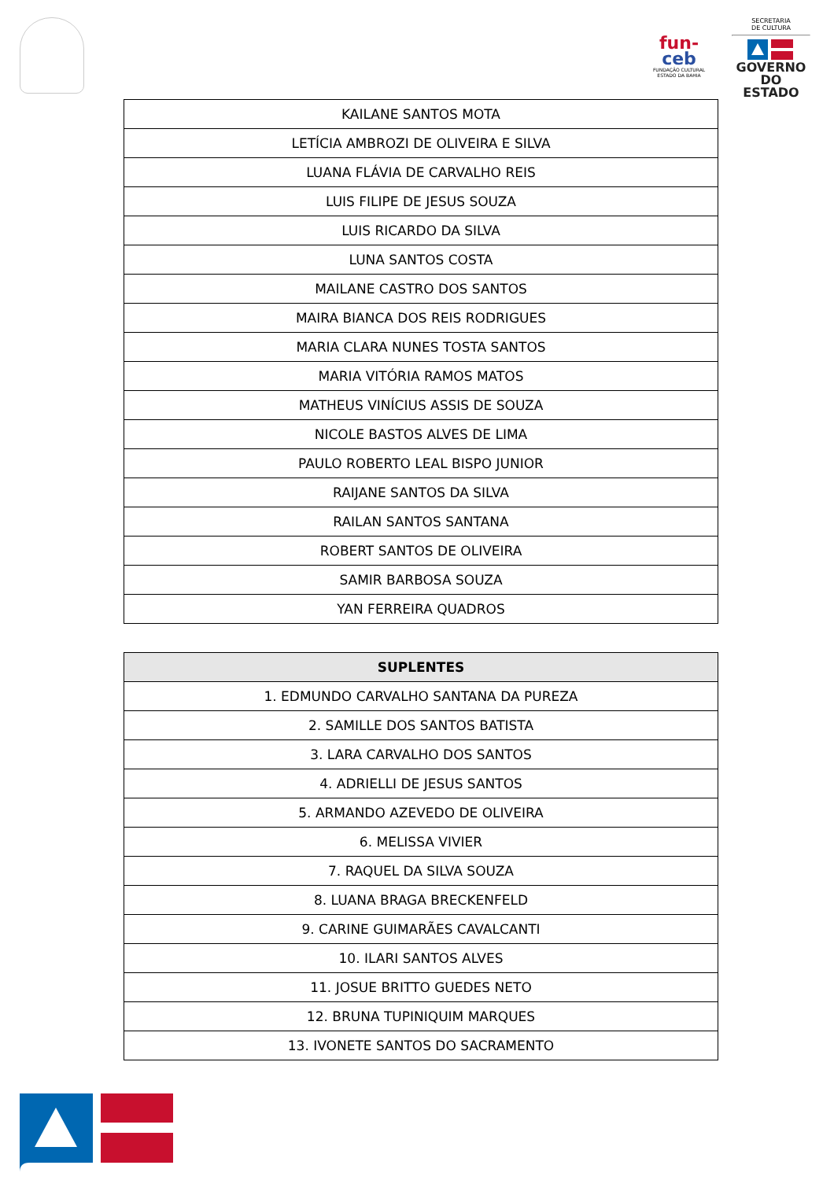fun-
ceb
FUNDAÇÃO CULTURAL
ESTADO DA BAHIA
SECRETARIA
DE CULTURA
GOVERNO
DO ESTADO
| KAILANE SANTOS MOTA |
| LETÍCIA AMBROZI DE OLIVEIRA E SILVA |
| LUANA FLÁVIA DE CARVALHO REIS |
| LUIS FILIPE DE JESUS SOUZA |
| LUIS RICARDO DA SILVA |
| LUNA SANTOS COSTA |
| MAILANE CASTRO DOS SANTOS |
| MAIRA BIANCA DOS REIS RODRIGUES |
| MARIA CLARA NUNES TOSTA SANTOS |
| MARIA VITÓRIA RAMOS MATOS |
| MATHEUS VINÍCIUS ASSIS DE SOUZA |
| NICOLE BASTOS ALVES DE LIMA |
| PAULO ROBERTO LEAL BISPO JUNIOR |
| RAIJANE SANTOS DA SILVA |
| RAILAN SANTOS SANTANA |
| ROBERT SANTOS DE OLIVEIRA |
| SAMIR BARBOSA SOUZA |
| YAN FERREIRA QUADROS |
| SUPLENTES |
| --- |
| 1. EDMUNDO CARVALHO SANTANA DA PUREZA |
| 2. SAMILLE DOS SANTOS BATISTA |
| 3. LARA CARVALHO DOS SANTOS |
| 4. ADRIELLI DE JESUS SANTOS |
| 5. ARMANDO AZEVEDO DE OLIVEIRA |
| 6. MELISSA VIVIER |
| 7. RAQUEL DA SILVA SOUZA |
| 8. LUANA BRAGA BRECKENFELD |
| 9. CARINE GUIMARÃES CAVALCANTI |
| 10. ILARI SANTOS ALVES |
| 11. JOSUE BRITTO GUEDES NETO |
| 12. BRUNA TUPINIQUIM MARQUES |
| 13. IVONETE SANTOS DO SACRAMENTO |